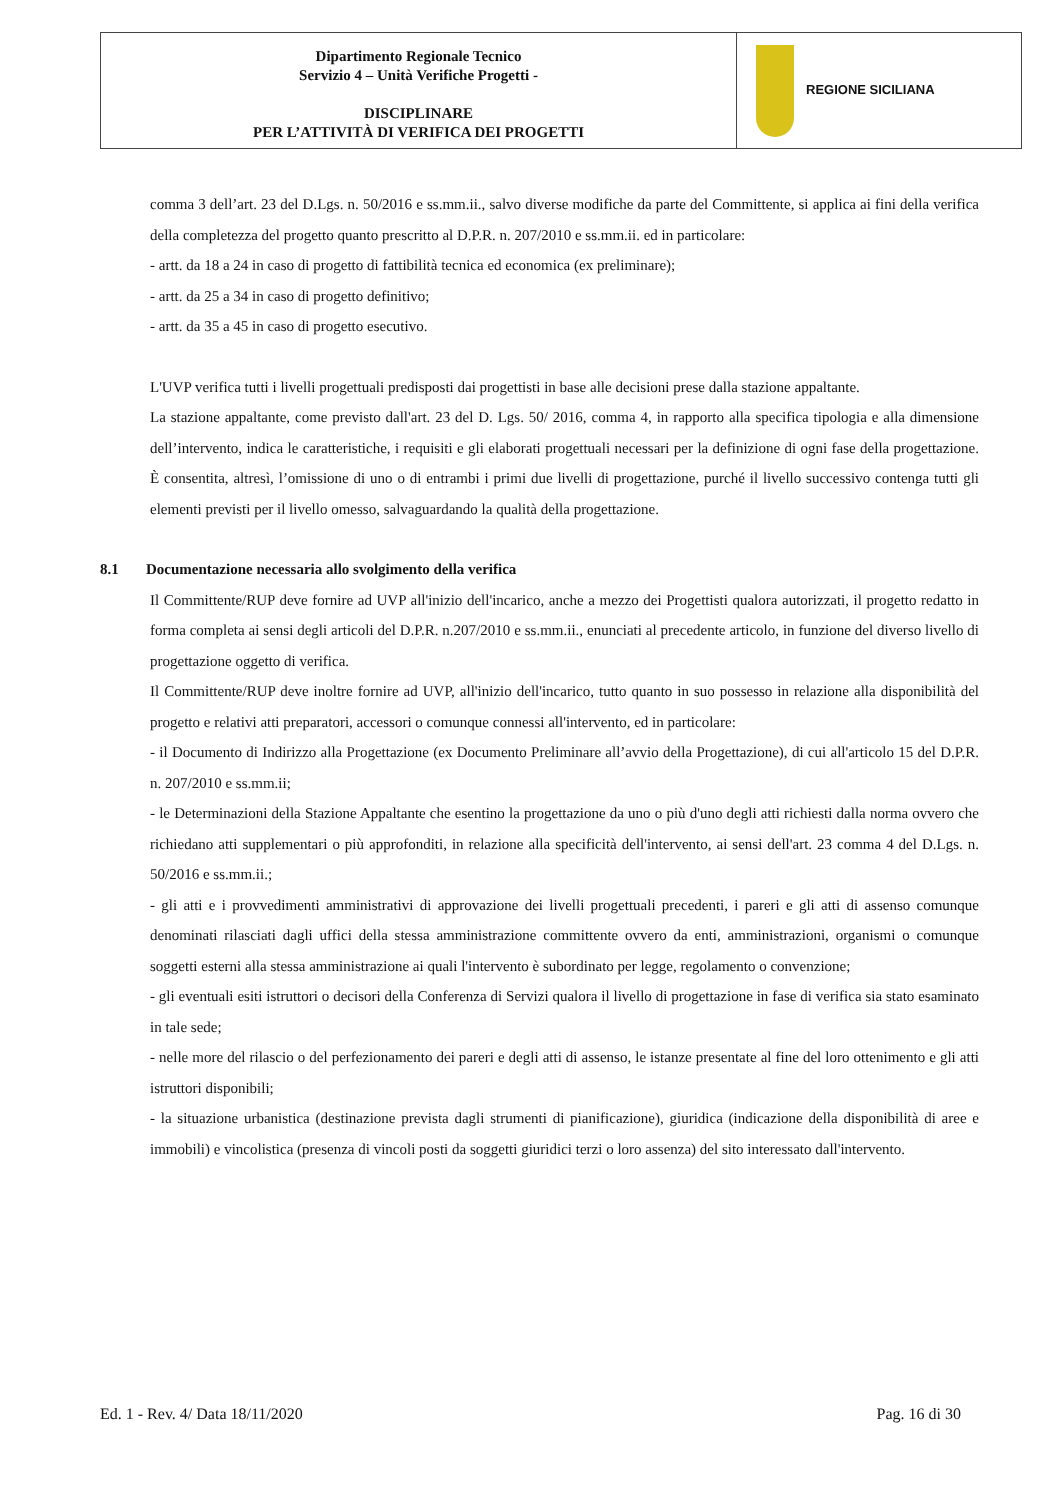| Dipartimento Regionale Tecnico Servizio 4 – Unità Verifiche Progetti - DISCIPLINARE PER L’ATTIVITÀ DI VERIFICA DEI PROGETTI | REGIONE SICILIANA |
comma 3 dell’art. 23 del D.Lgs. n. 50/2016 e ss.mm.ii., salvo diverse modifiche da parte del Committente, si applica ai fini della verifica della completezza del progetto quanto prescritto al D.P.R. n. 207/2010 e ss.mm.ii. ed in particolare:
- artt. da 18 a 24 in caso di progetto di fattibilità tecnica ed economica (ex preliminare);
- artt. da 25 a 34 in caso di progetto definitivo;
- artt. da 35 a 45 in caso di progetto esecutivo.
L'UVP verifica tutti i livelli progettuali predisposti dai progettisti in base alle decisioni prese dalla stazione appaltante.
La stazione appaltante, come previsto dall'art. 23 del D. Lgs. 50/ 2016, comma 4, in rapporto alla specifica tipologia e alla dimensione dell’intervento, indica le caratteristiche, i requisiti e gli elaborati progettuali necessari per la definizione di ogni fase della progettazione. È consentita, altresì, l’omissione di uno o di entrambi i primi due livelli di progettazione, purché il livello successivo contenga tutti gli elementi previsti per il livello omesso, salvaguardando la qualità della progettazione.
8.1 Documentazione necessaria allo svolgimento della verifica
Il Committente/RUP deve fornire ad UVP all'inizio dell'incarico, anche a mezzo dei Progettisti qualora autorizzati, il progetto redatto in forma completa ai sensi degli articoli del D.P.R. n.207/2010 e ss.mm.ii., enunciati al precedente articolo, in funzione del diverso livello di progettazione oggetto di verifica.
Il Committente/RUP deve inoltre fornire ad UVP, all'inizio dell'incarico, tutto quanto in suo possesso in relazione alla disponibilità del progetto e relativi atti preparatori, accessori o comunque connessi all'intervento, ed in particolare:
- il Documento di Indirizzo alla Progettazione (ex Documento Preliminare all’avvio della Progettazione), di cui all'articolo 15 del D.P.R. n. 207/2010 e ss.mm.ii;
- le Determinazioni della Stazione Appaltante che esentino la progettazione da uno o più d'uno degli atti richiesti dalla norma ovvero che richiedano atti supplementari o più approfonditi, in relazione alla specificità dell'intervento, ai sensi dell'art. 23 comma 4 del D.Lgs. n. 50/2016 e ss.mm.ii.;
- gli atti e i provvedimenti amministrativi di approvazione dei livelli progettuali precedenti, i pareri e gli atti di assenso comunque denominati rilasciati dagli uffici della stessa amministrazione committente ovvero da enti, amministrazioni, organismi o comunque soggetti esterni alla stessa amministrazione ai quali l'intervento è subordinato per legge, regolamento o convenzione;
- gli eventuali esiti istruttori o decisori della Conferenza di Servizi qualora il livello di progettazione in fase di verifica sia stato esaminato in tale sede;
- nelle more del rilascio o del perfezionamento dei pareri e degli atti di assenso, le istanze presentate al fine del loro ottenimento e gli atti istruttori disponibili;
- la situazione urbanistica (destinazione prevista dagli strumenti di pianificazione), giuridica (indicazione della disponibilità di aree e immobili) e vincolistica (presenza di vincoli posti da soggetti giuridici terzi o loro assenza) del sito interessato dall'intervento.
Ed. 1 - Rev. 4/ Data 18/11/2020 Pag. 16 di 30